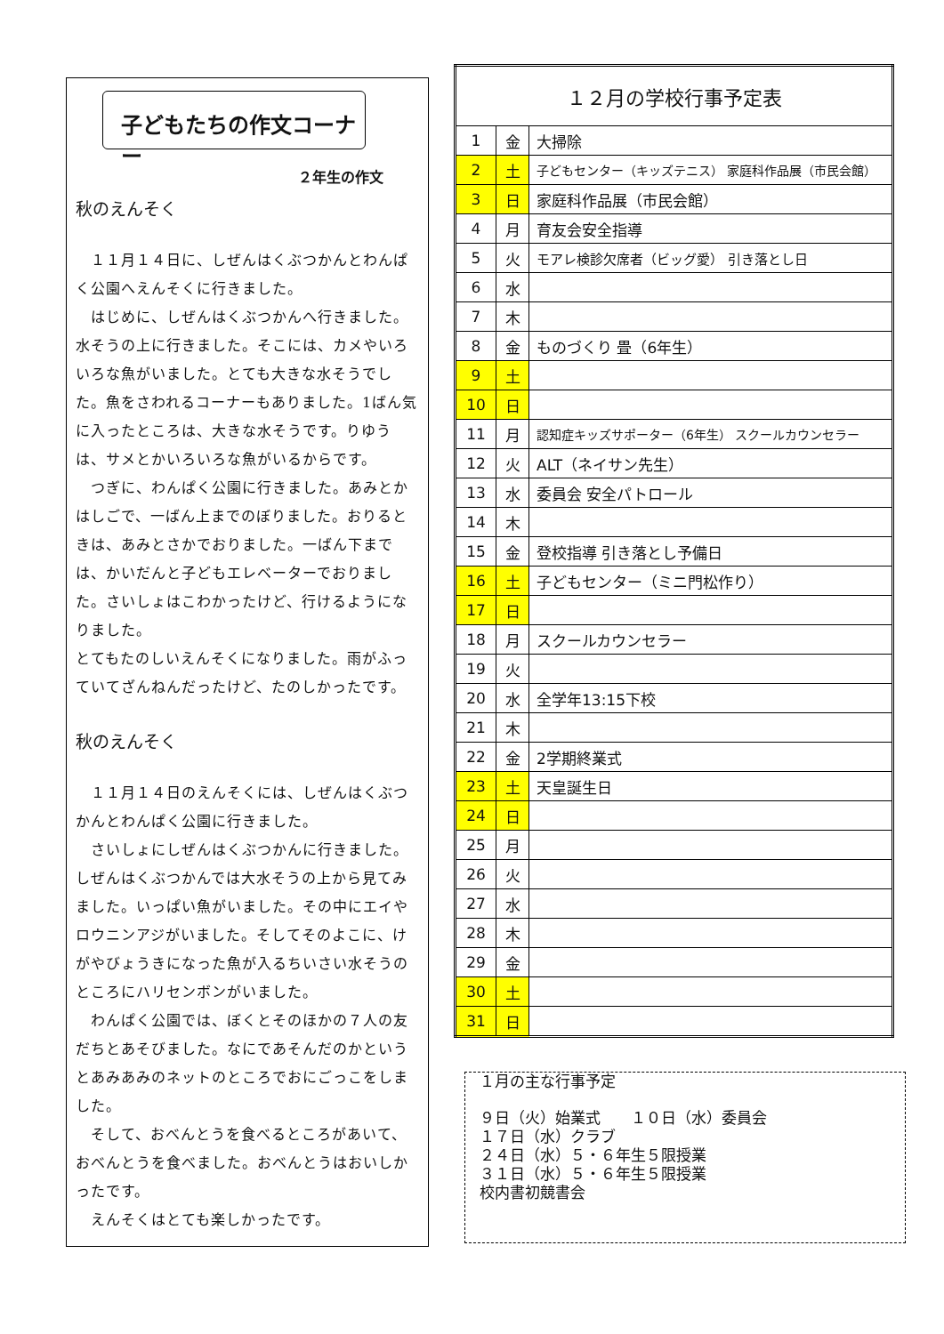子どもたちの作文コーナー
２年生の作文
秋のえんそく
　１１月１４日に、しぜんはくぶつかんとわんぱく公園へえんそくに行きました。
　はじめに、しぜんはくぶつかんへ行きました。水そうの上に行きました。そこには、カメやいろいろな魚がいました。とても大きな水そうでした。魚をさわれるコーナーもありました。1ばん気に入ったところは、大きな水そうです。りゆうは、サメとかいろいろな魚がいるからです。
　つぎに、わんぱく公園に行きました。あみとかはしごで、一ばん上までのぼりました。おりるときは、あみとさかでおりました。一ばん下までは、かいだんと子どもエレベーターでおりました。さいしょはこわかったけど、行けるようになりました。
とてもたのしいえんそくになりました。雨がふっていてざんねんだったけど、たのしかったです。
秋のえんそく
　１１月１４日のえんそくには、しぜんはくぶつかんとわんぱく公園に行きました。
　さいしょにしぜんはくぶつかんに行きました。しぜんはくぶつかんでは大水そうの上から見てみました。いっぱい魚がいました。その中にエイやロウニンアジがいました。そしてそのよこに、けがやびょうきになった魚が入るちいさい水そうのところにハリセンボンがいました。
　わんぱく公園では、ぼくとそのほかの７人の友だちとあそびました。なにであそんだのかというとあみあみのネットのところでおにごっこをしました。
　そして、おべんとうを食べるところがあいて、おべんとうを食べました。おべんとうはおいしかったです。
　えんそくはとても楽しかったです。
| １２月の学校行事予定表 | | |
| --- | --- | --- |
| 1 | 金 | 大掃除 |
| 2 | 土 | 子どもセンター（キッズテニス） 家庭科作品展（市民会館） |
| 3 | 日 | 家庭科作品展（市民会館） |
| 4 | 月 | 育友会安全指導 |
| 5 | 火 | モアレ検診欠席者（ビッグ愛） 引き落とし日 |
| 6 | 水 | |
| 7 | 木 | |
| 8 | 金 | ものづくり 畳（6年生） |
| 9 | 土 | |
| 10 | 日 | |
| 11 | 月 | 認知症キッズサポーター（6年生） スクールカウンセラー |
| 12 | 火 | ALT（ネイサン先生） |
| 13 | 水 | 委員会 安全パトロール |
| 14 | 木 | |
| 15 | 金 | 登校指導 引き落とし予備日 |
| 16 | 土 | 子どもセンター（ミニ門松作り） |
| 17 | 日 | |
| 18 | 月 | スクールカウンセラー |
| 19 | 火 | |
| 20 | 水 | 全学年13:15下校 |
| 21 | 木 | |
| 22 | 金 | 2学期終業式 |
| 23 | 土 | 天皇誕生日 |
| 24 | 日 | |
| 25 | 月 | |
| 26 | 火 | |
| 27 | 水 | |
| 28 | 木 | |
| 29 | 金 | |
| 30 | 土 | |
| 31 | 日 | |
１月の主な行事予定
９日（火）始業式　　１０日（水）委員会
１７日（水）クラブ
２４日（水）５・６年生５限授業
３１日（水）５・６年生５限授業
校内書初競書会